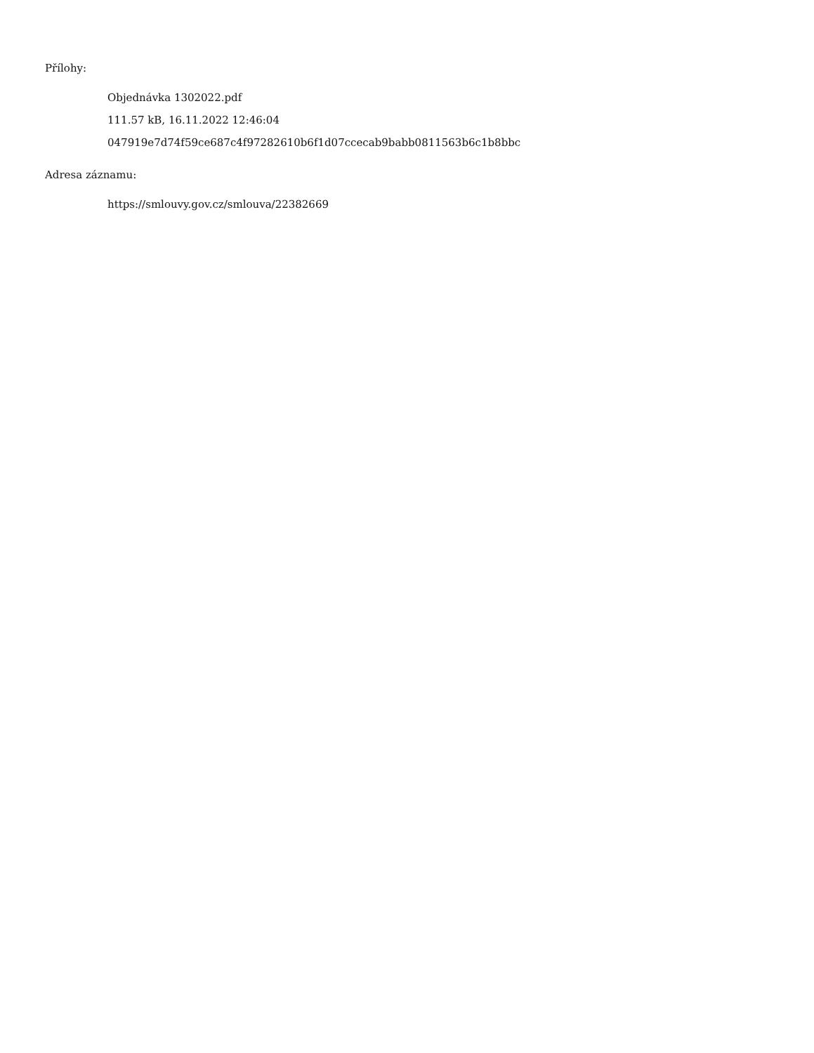Přílohy:
Objednávka 1302022.pdf
111.57 kB, 16.11.2022 12:46:04
047919e7d74f59ce687c4f97282610b6f1d07ccecab9babb0811563b6c1b8bbc
Adresa záznamu:
https://smlouvy.gov.cz/smlouva/22382669